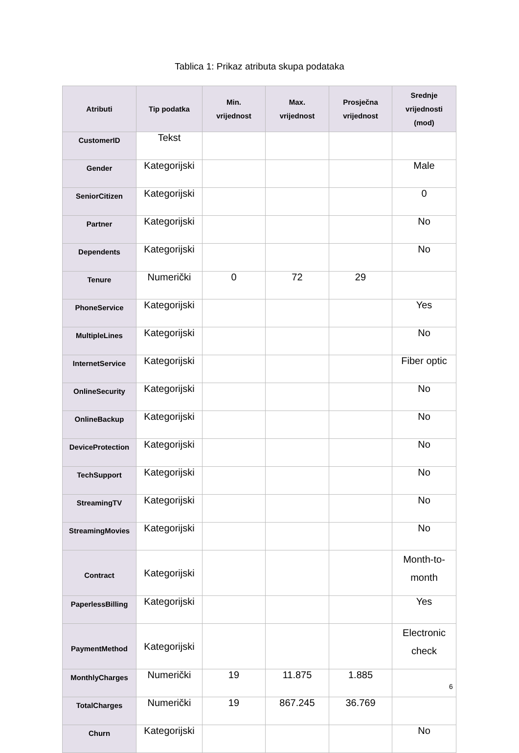Tablica 1: Prikaz atributa skupa podataka
| Atributi | Tip podatka | Min. vrijednost | Max. vrijednost | Prosječna vrijednost | Srednje vrijednosti (mod) |
| --- | --- | --- | --- | --- | --- |
| CustomerID | Tekst | | | | |
| Gender | Kategorijski | | | | Male |
| SeniorCitizen | Kategorijski | | | | 0 |
| Partner | Kategorijski | | | | No |
| Dependents | Kategorijski | | | | No |
| Tenure | Numerički | 0 | 72 | 29 | |
| PhoneService | Kategorijski | | | | Yes |
| MultipleLines | Kategorijski | | | | No |
| InternetService | Kategorijski | | | | Fiber optic |
| OnlineSecurity | Kategorijski | | | | No |
| OnlineBackup | Kategorijski | | | | No |
| DeviceProtection | Kategorijski | | | | No |
| TechSupport | Kategorijski | | | | No |
| StreamingTV | Kategorijski | | | | No |
| StreamingMovies | Kategorijski | | | | No |
| Contract | Kategorijski | | | | Month-to- month |
| PaperlessBilling | Kategorijski | | | | Yes |
| PaymentMethod | Kategorijski | | | | Electronic check |
| MonthlyCharges | Numerički | 19 | 11.875 | 1.885 | |
| TotalCharges | Numerički | 19 | 867.245 | 36.769 | |
| Churn | Kategorijski | | | | No |
6